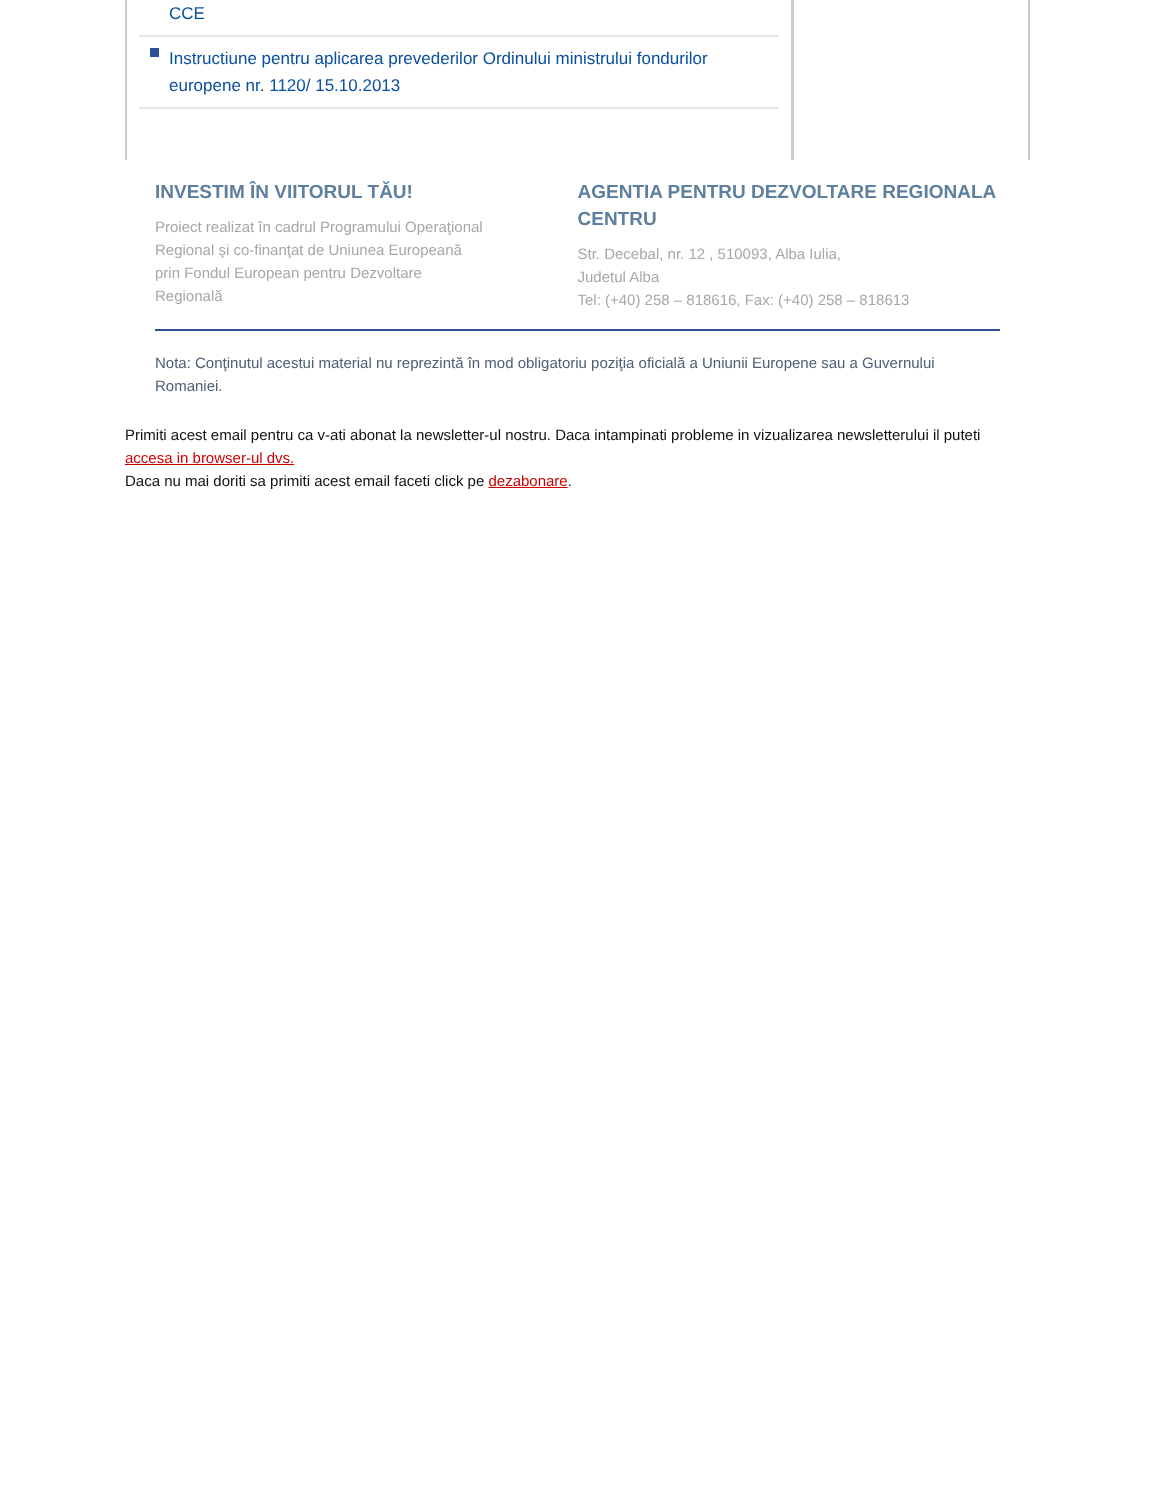CCE
Instructiune pentru aplicarea prevederilor Ordinului ministrului fondurilor europene nr. 1120/ 15.10.2013
INVESTIM ÎN VIITORUL TĂU!
Proiect realizat în cadrul Programului Operaţional
Regional şi co-finanţat de Uniunea Europeană
prin Fondul European pentru Dezvoltare
Regională
AGENTIA PENTRU DEZVOLTARE REGIONALA CENTRU
Str. Decebal, nr. 12 , 510093, Alba Iulia,
Judetul Alba
Tel: (+40) 258 – 818616, Fax: (+40) 258 – 818613
Nota: Conţinutul acestui material nu reprezintă în mod obligatoriu poziţia oficială a Uniunii Europene sau a Guvernului Romaniei.
Primiti acest email pentru ca v-ati abonat la newsletter-ul nostru. Daca intampinati probleme in vizualizarea newsletterului il puteti accesa in browser-ul dvs.
Daca nu mai doriti sa primiti acest email faceti click pe dezabonare.